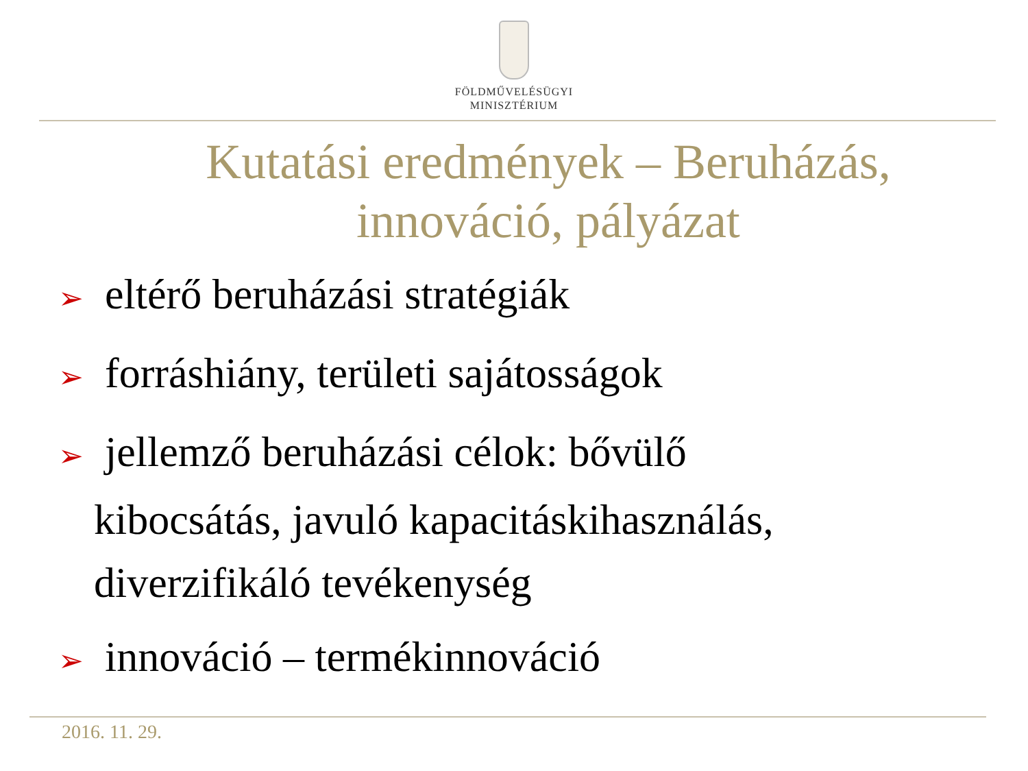FÖLDMŰVELÉSÜGYI
MINISZTÉRIUM
Kutatási eredmények – Beruházás,
innováció, pályázat
➢ eltérő beruházási stratégiák
➢ forráshiány, területi sajátosságok
➢ jellemző beruházási célok: bővülő
kibocsátás, javuló kapacitáskihasználás,
diverzifikáló tevékenység
➢ innováció – termékinnováció
2016. 11. 29.